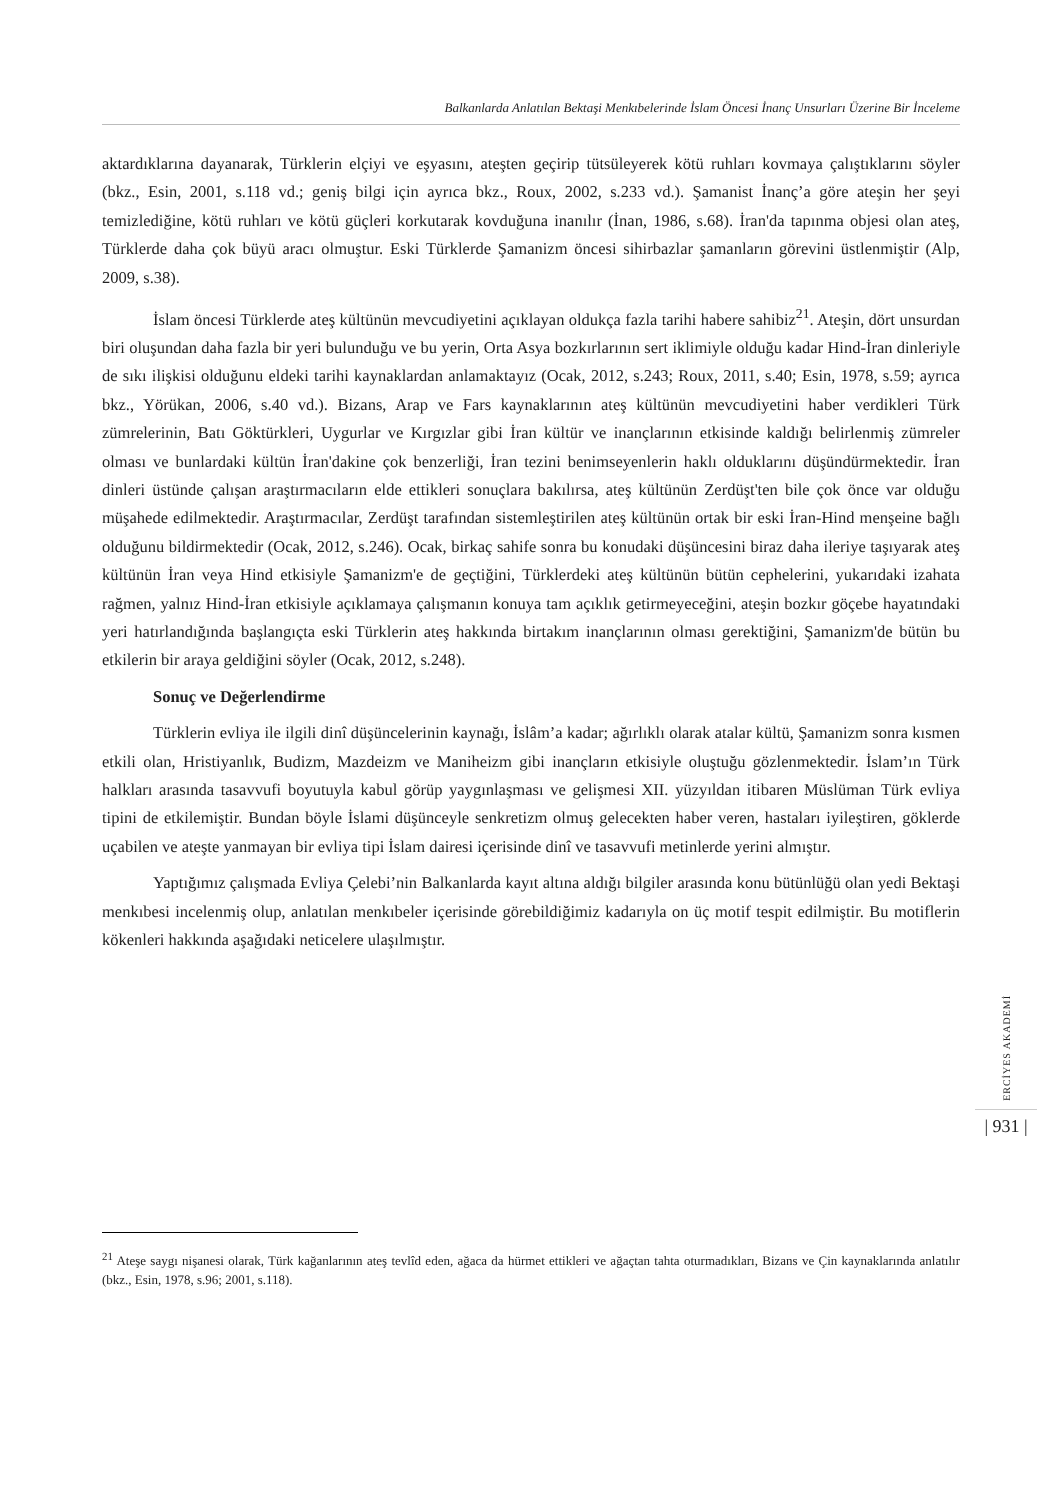Balkanlarda Anlatılan Bektaşi Menkıbelerinde İslam Öncesi İnanç Unsurları Üzerine Bir İnceleme
aktardıklarına dayanarak, Türklerin elçiyi ve eşyasını, ateşten geçirip tütsüleyerek kötü ruhları kovmaya çalıştıklarını söyler (bkz., Esin, 2001, s.118 vd.; geniş bilgi için ayrıca bkz., Roux, 2002, s.233 vd.). Şamanist İnanç’a göre ateşin her şeyi temizlediğine, kötü ruhları ve kötü güçleri korkutarak kovduğuna inanılır (İnan, 1986, s.68). İran'da tapınma objesi olan ateş, Türklerde daha çok büyü aracı olmuştur. Eski Türklerde Şamanizm öncesi sihirbazlar şamanların görevini üstlenmiştir (Alp, 2009, s.38).
İslam öncesi Türklerde ateş kültünün mevcudiyetini açıklayan oldukça fazla tarihi habere sahibiz<sup>21</sup>. Ateşin, dört unsurdan biri oluşundan daha fazla bir yeri bulunduğu ve bu yerin, Orta Asya bozkırlarının sert iklimiyle olduğu kadar Hind-İran dinleriyle de sıkı ilişkisi olduğunu eldeki tarihi kaynaklardan anlamaktayız (Ocak, 2012, s.243; Roux, 2011, s.40; Esin, 1978, s.59; ayrıca bkz., Yörükan, 2006, s.40 vd.). Bizans, Arap ve Fars kaynaklarının ateş kültünün mevcudiyetini haber verdikleri Türk zümrelerinin, Batı Göktürkleri, Uygurlar ve Kırgızlar gibi İran kültür ve inançlarının etkisinde kaldığı belirlenmiş zümreler olması ve bunlardaki kültün İran'dakine çok benzerliği, İran tezini benimseyenlerin haklı olduklarını düşündürmektedir. İran dinleri üstünde çalışan araştırmacıların elde ettikleri sonuçlara bakılırsa, ateş kültünün Zerdüşt'ten bile çok önce var olduğu müşahede edilmektedir. Araştırmacılar, Zerdüşt tarafından sistemleştirilen ateş kültünün ortak bir eski İran-Hind menşeine bağlı olduğunu bildirmektedir (Ocak, 2012, s.246). Ocak, birkaç sahife sonra bu konudaki düşüncesini biraz daha ileriye taşıyarak ateş kültünün İran veya Hind etkisiyle Şamanizm'e de geçtiğini, Türklerdeki ateş kültünün bütün cephelerini, yukarıdaki izahata rağmen, yalnız Hind-İran etkisiyle açıklamaya çalışmanın konuya tam açıklık getirmeyeceğini, ateşin bozkır göçebe hayatındaki yeri hatırlandığında başlangıçta eski Türklerin ateş hakkında birtakım inançlarının olması gerektiğini, Şamanizm'de bütün bu etkilerin bir araya geldiğini söyler (Ocak, 2012, s.248).
Sonuç ve Değerlendirme
Türklerin evliya ile ilgili dinî düşüncelerinin kaynağı, İslâm’a kadar; ağırlıklı olarak atalar kültü, Şamanizm sonra kısmen etkili olan, Hristiyanlık, Budizm, Mazdeizm ve Maniheizm gibi inançların etkisiyle oluştuğu gözlenmektedir. İslam’ın Türk halkları arasında tasavvufi boyutuyla kabul görüp yaygınlaşması ve gelişmesi XII. yüzyıldan itibaren Müslüman Türk evliya tipini de etkilemiştir. Bundan böyle İslami düşünceyle senkretizm olmuş gelecekten haber veren, hastaları iyileştiren, göklerde uçabilen ve ateşte yanmayan bir evliya tipi İslam dairesi içerisinde dinî ve tasavvufi metinlerde yerini almıştır.
Yaptığımız çalışmada Evliya Çelebi’nin Balkanlarda kayıt altına aldığı bilgiler arasında konu bütünlüğü olan yedi Bektaşi menkıbesi incelenmiş olup, anlatılan menkıbeler içerisinde görebildiğimiz kadarıyla on üç motif tespit edilmiştir. Bu motiflerin kökenleri hakkında aşağıdaki neticelere ulaşılmıştır.
ERCİYES AKADEMİ
| 931 |
<sup>21</sup> Ateşe saygı nişanesi olarak, Türk kağanlarının ateş tevlîd eden, ağaca da hürmet ettikleri ve ağaçtan tahta oturmadıkları, Bizans ve Çin kaynaklarında anlatılır (bkz., Esin, 1978, s.96; 2001, s.118).